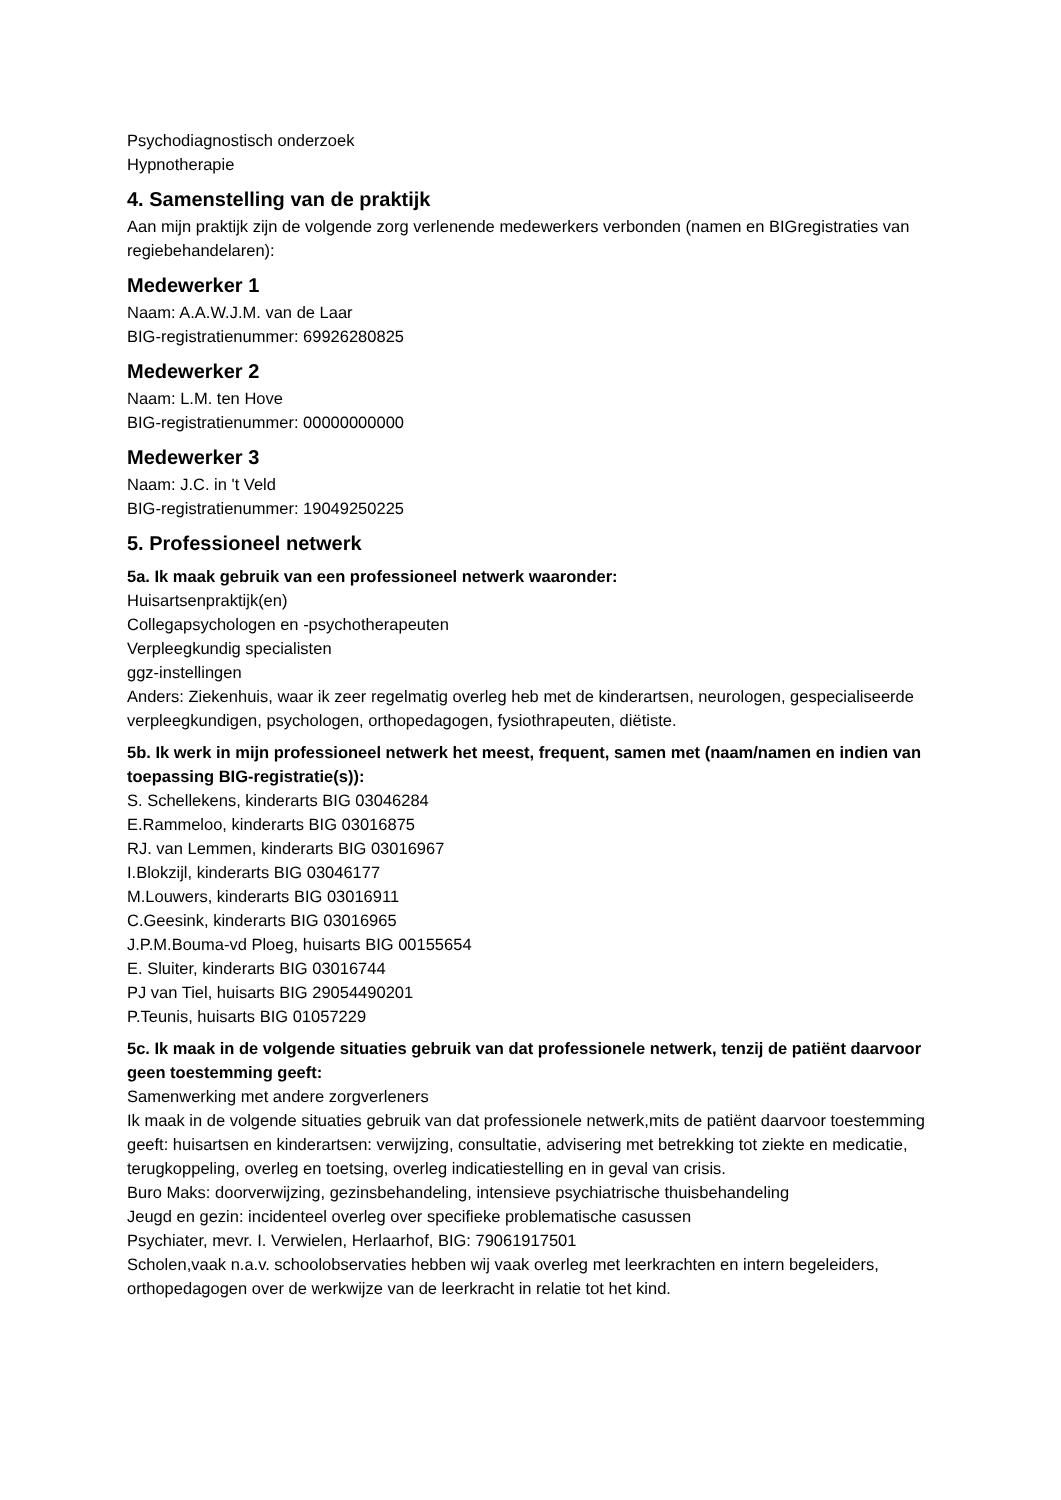Psychodiagnostisch onderzoek
Hypnotherapie
4. Samenstelling van de praktijk
Aan mijn praktijk zijn de volgende zorg verlenende medewerkers verbonden (namen en BIGregistraties van regiebehandelaren):
Medewerker 1
Naam: A.A.W.J.M. van de Laar
BIG-registratienummer: 69926280825
Medewerker 2
Naam: L.M. ten Hove
BIG-registratienummer: 00000000000
Medewerker 3
Naam: J.C. in 't Veld
BIG-registratienummer: 19049250225
5. Professioneel netwerk
5a. Ik maak gebruik van een professioneel netwerk waaronder:
Huisartsenpraktijk(en)
Collegapsychologen en -psychotherapeuten
Verpleegkundig specialisten
ggz-instellingen
Anders: Ziekenhuis, waar ik zeer regelmatig overleg heb met de kinderartsen, neurologen, gespecialiseerde verpleegkundigen, psychologen, orthopedagogen, fysiothrapeuten, diëtiste.
5b. Ik werk in mijn professioneel netwerk het meest, frequent, samen met (naam/namen en indien van toepassing BIG-registratie(s)):
S. Schellekens, kinderarts BIG 03046284
E.Rammeloo, kinderarts BIG 03016875
RJ. van Lemmen, kinderarts BIG 03016967
I.Blokzijl, kinderarts BIG 03046177
M.Louwers, kinderarts BIG 03016911
C.Geesink, kinderarts BIG 03016965
J.P.M.Bouma-vd Ploeg, huisarts BIG 00155654
E. Sluiter, kinderarts BIG 03016744
PJ van Tiel, huisarts BIG 29054490201
P.Teunis, huisarts BIG 01057229
5c. Ik maak in de volgende situaties gebruik van dat professionele netwerk, tenzij de patiënt daarvoor geen toestemming geeft:
Samenwerking met andere zorgverleners
Ik maak in de volgende situaties gebruik van dat professionele netwerk,mits de patiënt daarvoor toestemming geeft: huisartsen en kinderartsen: verwijzing, consultatie, advisering met betrekking tot ziekte en medicatie, terugkoppeling, overleg en toetsing, overleg indicatiestelling en in geval van crisis.
Buro Maks: doorverwijzing, gezinsbehandeling, intensieve psychiatrische thuisbehandeling
Jeugd en gezin: incidenteel overleg over specifieke problematische casussen
Psychiater, mevr. I. Verwielen, Herlaarhof, BIG: 79061917501
Scholen,vaak n.a.v. schoolobservaties hebben wij vaak overleg met leerkrachten en intern begeleiders, orthopedagogen over de werkwijze van de leerkracht in relatie tot het kind.